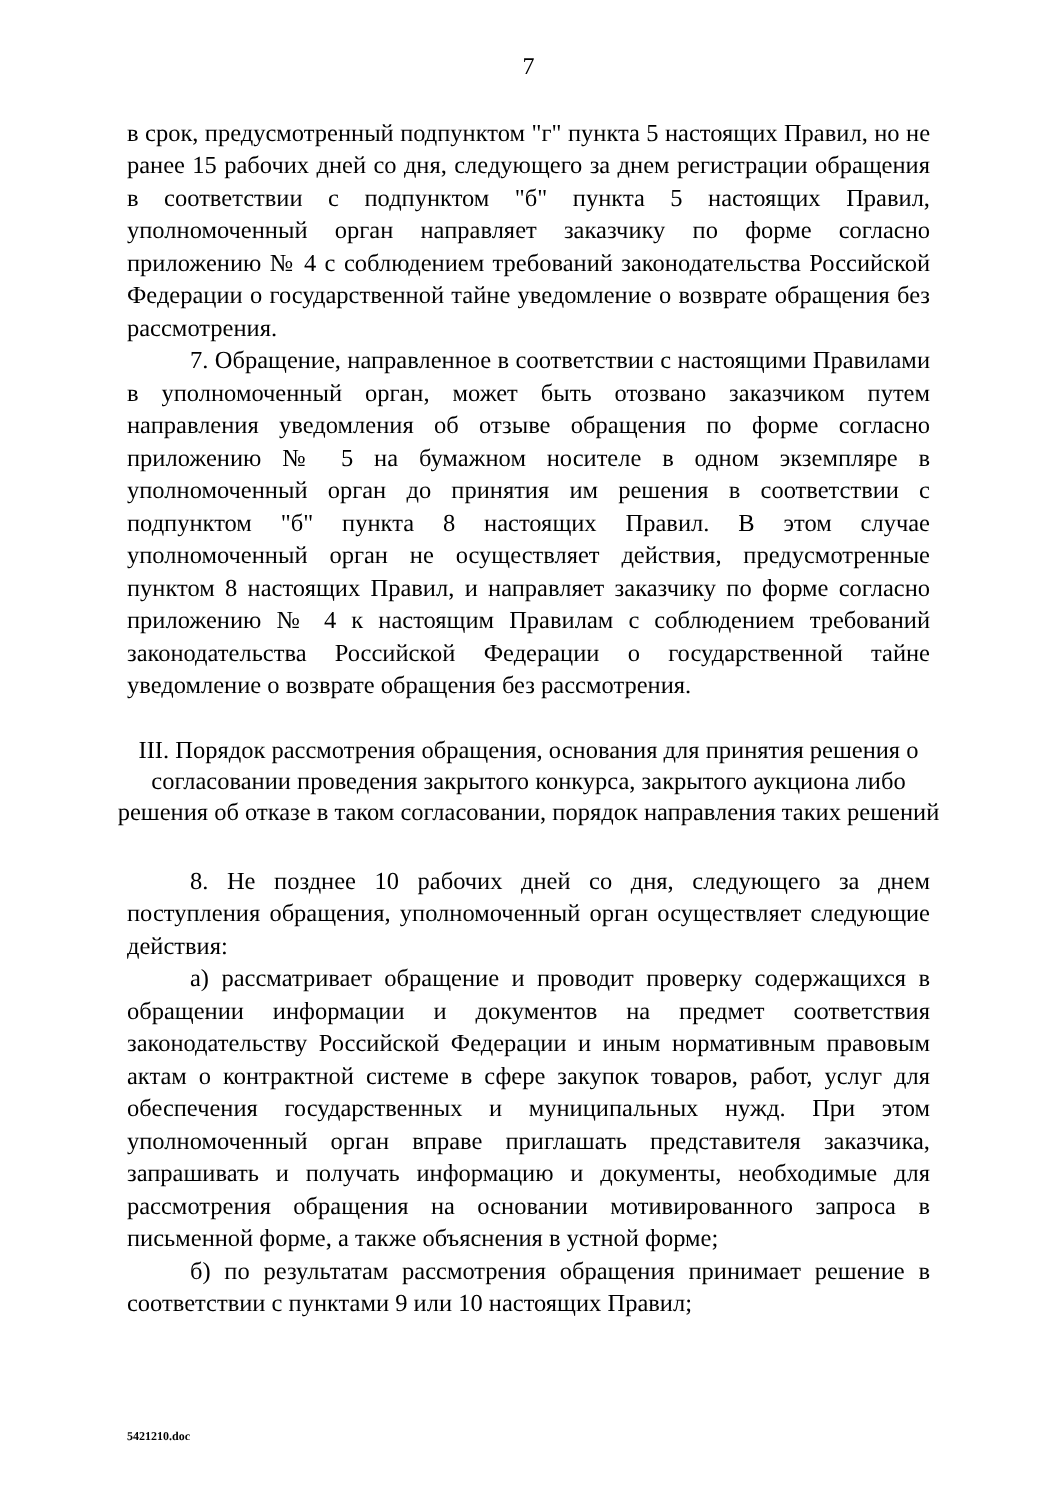7
в срок, предусмотренный подпунктом "г" пункта 5 настоящих Правил, но не ранее 15 рабочих дней со дня, следующего за днем регистрации обращения в соответствии с подпунктом "б" пункта 5 настоящих Правил, уполномоченный орган направляет заказчику по форме согласно приложению № 4 с соблюдением требований законодательства Российской Федерации о государственной тайне уведомление о возврате обращения без рассмотрения.
7. Обращение, направленное в соответствии с настоящими Правилами в уполномоченный орган, может быть отозвано заказчиком путем направления уведомления об отзыве обращения по форме согласно приложению № 5 на бумажном носителе в одном экземпляре в уполномоченный орган до принятия им решения в соответствии с подпунктом "б" пункта 8 настоящих Правил. В этом случае уполномоченный орган не осуществляет действия, предусмотренные пунктом 8 настоящих Правил, и направляет заказчику по форме согласно приложению № 4 к настоящим Правилам с соблюдением требований законодательства Российской Федерации о государственной тайне уведомление о возврате обращения без рассмотрения.
III. Порядок рассмотрения обращения, основания для принятия решения о согласовании проведения закрытого конкурса, закрытого аукциона либо решения об отказе в таком согласовании, порядок направления таких решений
8. Не позднее 10 рабочих дней со дня, следующего за днем поступления обращения, уполномоченный орган осуществляет следующие действия:
а) рассматривает обращение и проводит проверку содержащихся в обращении информации и документов на предмет соответствия законодательству Российской Федерации и иным нормативным правовым актам о контрактной системе в сфере закупок товаров, работ, услуг для обеспечения государственных и муниципальных нужд. При этом уполномоченный орган вправе приглашать представителя заказчика, запрашивать и получать информацию и документы, необходимые для рассмотрения обращения на основании мотивированного запроса в письменной форме, а также объяснения в устной форме;
б) по результатам рассмотрения обращения принимает решение в соответствии с пунктами 9 или 10 настоящих Правил;
5421210.doc